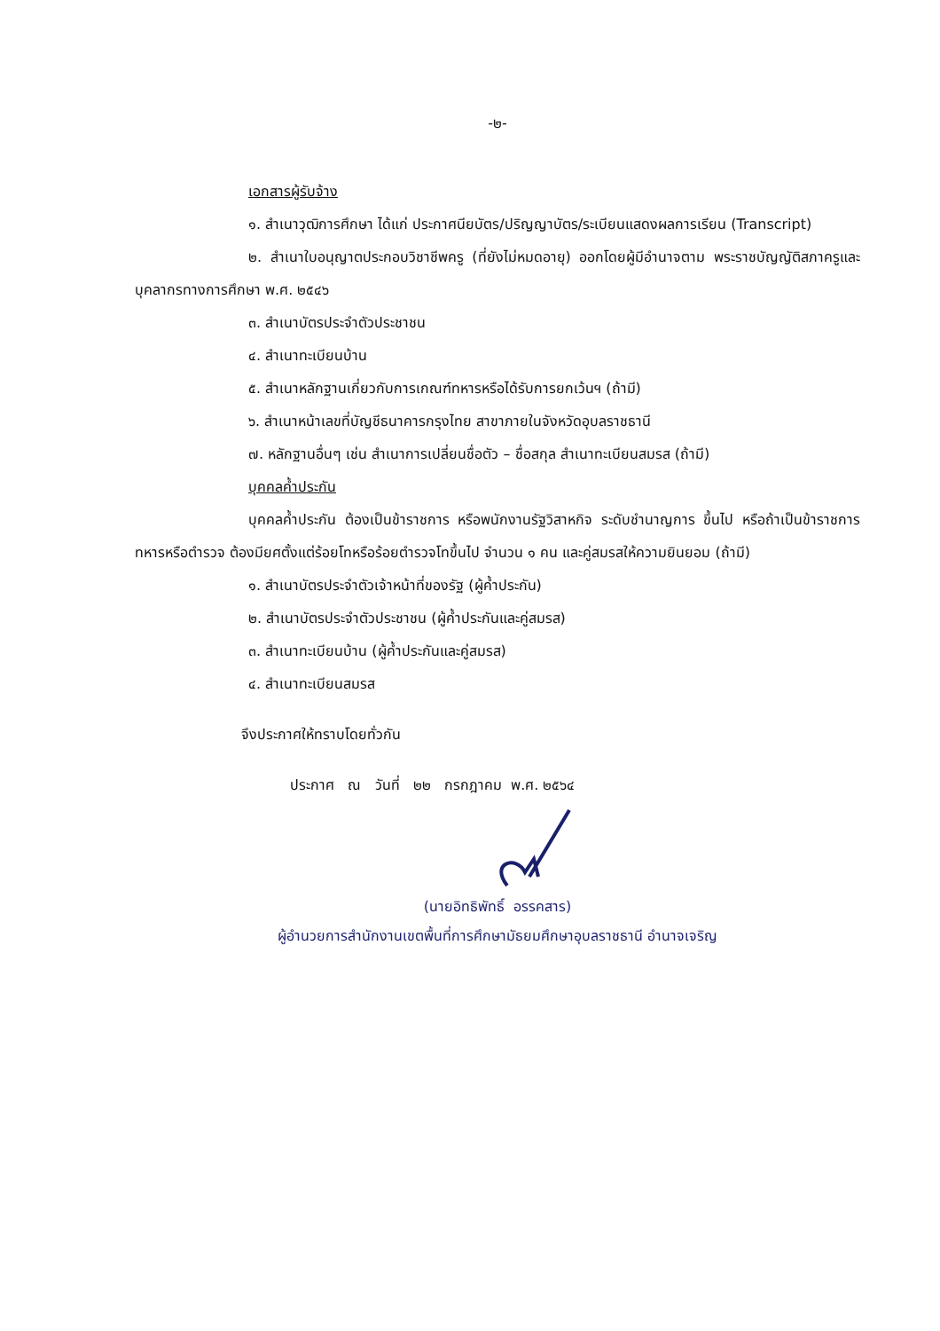-๒-
เอกสารผู้รับจ้าง
๑. สำเนาวุฒิการศึกษา ได้แก่ ประกาศนียบัตร/ปริญญาบัตร/ระเบียนแสดงผลการเรียน (Transcript)
๒. สำเนาใบอนุญาตประกอบวิชาชีพครู (ที่ยังไม่หมดอายุ) ออกโดยผู้มีอำนาจตาม พระราชบัญญัติสภาครูและบุคลากรทางการศึกษา พ.ศ. ๒๕๔๖
๓. สำเนาบัตรประจำตัวประชาชน
๔. สำเนาทะเบียนบ้าน
๕. สำเนาหลักฐานเกี่ยวกับการเกณฑ์ทหารหรือได้รับการยกเว้นฯ (ถ้ามี)
๖. สำเนาหน้าเลขที่บัญชีธนาคารกรุงไทย สาขาภายในจังหวัดอุบลราชธานี
๗. หลักฐานอื่นๆ เช่น สำเนาการเปลี่ยนชื่อตัว – ชื่อสกุล สำเนาทะเบียนสมรส (ถ้ามี)
บุคคลค้ำประกัน
บุคคลค้ำประกัน ต้องเป็นข้าราชการ หรือพนักงานรัฐวิสาหกิจ ระดับชำนาญการ ขึ้นไป หรือถ้าเป็นข้าราชการทหารหรือตำรวจ ต้องมียศตั้งแต่ร้อยโทหรือร้อยตำรวจโทขึ้นไป จำนวน ๑ คน และคู่สมรสให้ความยินยอม (ถ้ามี)
๑. สำเนาบัตรประจำตัวเจ้าหน้าที่ของรัฐ (ผู้ค้ำประกัน)
๒. สำเนาบัตรประจำตัวประชาชน (ผู้ค้ำประกันและคู่สมรส)
๓. สำเนาทะเบียนบ้าน (ผู้ค้ำประกันและคู่สมรส)
๔. สำเนาทะเบียนสมรส
จึงประกาศให้ทราบโดยทั่วกัน
ประกาศ ณ วันที่ ๒๒ กรกฎาคม พ.ศ. ๒๕๖๔
(นายอิทธิพัทธิ์ อรรคสาร)
ผู้อำนวยการสำนักงานเขตพื้นที่การศึกษามัธยมศึกษาอุบลราชธานี อำนาจเจริญ